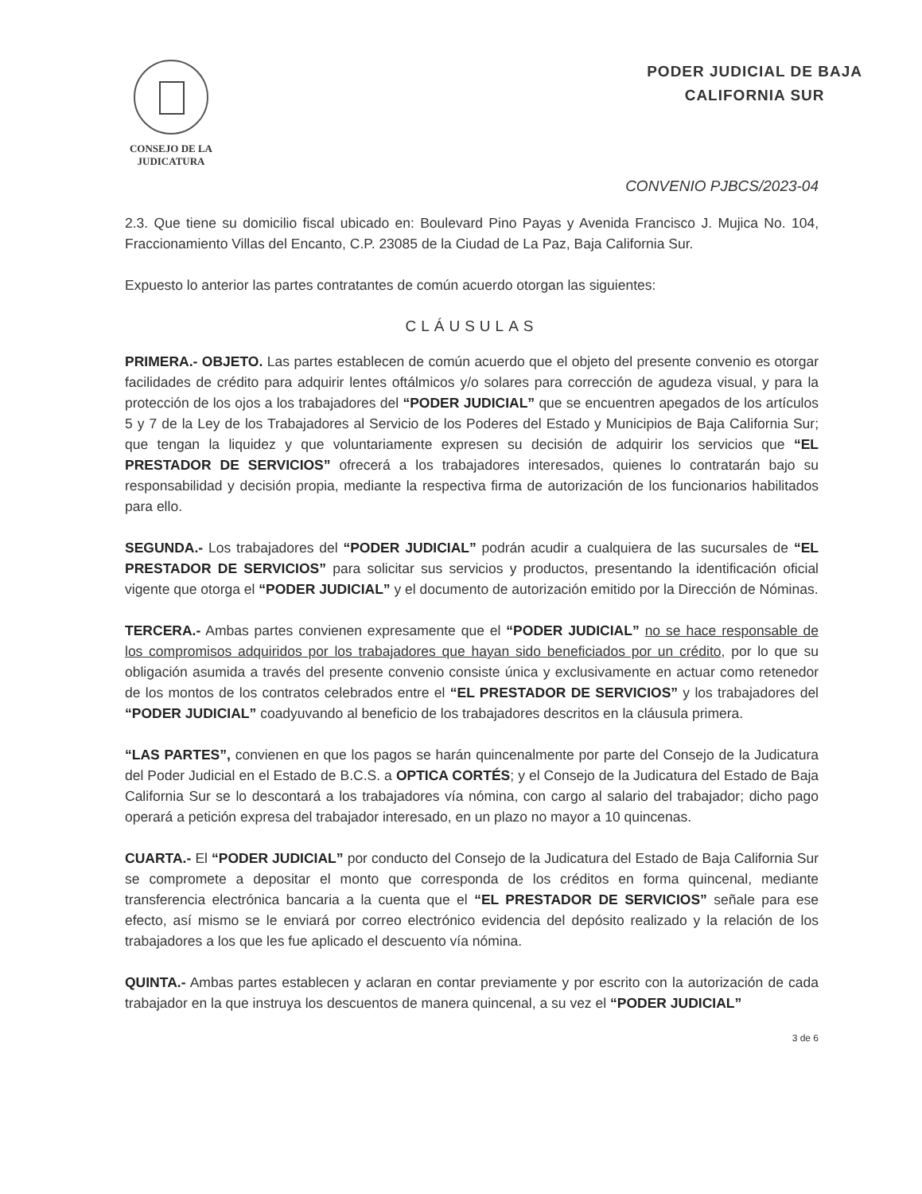CONSEJO DE LA
JUDICATURA
PODER JUDICIAL DE BAJA
CALIFORNIA SUR
CONVENIO PJBCS/2023-04
2.3. Que tiene su domicilio fiscal ubicado en: Boulevard Pino Payas y Avenida Francisco J. Mujica No. 104, Fraccionamiento Villas del Encanto, C.P. 23085 de la Ciudad de La Paz, Baja California Sur.
Expuesto lo anterior las partes contratantes de común acuerdo otorgan las siguientes:
CLÁUSULAS
PRIMERA.- OBJETO. Las partes establecen de común acuerdo que el objeto del presente convenio es otorgar facilidades de crédito para adquirir lentes oftálmicos y/o solares para corrección de agudeza visual, y para la protección de los ojos a los trabajadores del “PODER JUDICIAL” que se encuentren apegados de los artículos 5 y 7 de la Ley de los Trabajadores al Servicio de los Poderes del Estado y Municipios de Baja California Sur; que tengan la liquidez y que voluntariamente expresen su decisión de adquirir los servicios que “EL PRESTADOR DE SERVICIOS” ofrecerá a los trabajadores interesados, quienes lo contratarán bajo su responsabilidad y decisión propia, mediante la respectiva firma de autorización de los funcionarios habilitados para ello.
SEGUNDA.- Los trabajadores del “PODER JUDICIAL” podrán acudir a cualquiera de las sucursales de “EL PRESTADOR DE SERVICIOS” para solicitar sus servicios y productos, presentando la identificación oficial vigente que otorga el “PODER JUDICIAL” y el documento de autorización emitido por la Dirección de Nóminas.
TERCERA.- Ambas partes convienen expresamente que el “PODER JUDICIAL” no se hace responsable de los compromisos adquiridos por los trabajadores que hayan sido beneficiados por un crédito, por lo que su obligación asumida a través del presente convenio consiste única y exclusivamente en actuar como retenedor de los montos de los contratos celebrados entre el “EL PRESTADOR DE SERVICIOS” y los trabajadores del “PODER JUDICIAL” coadyuvando al beneficio de los trabajadores descritos en la cláusula primera.
“LAS PARTES”, convienen en que los pagos se harán quincenalmente por parte del Consejo de la Judicatura del Poder Judicial en el Estado de B.C.S. a OPTICA CORTÉS; y el Consejo de la Judicatura del Estado de Baja California Sur se lo descontará a los trabajadores vía nómina, con cargo al salario del trabajador; dicho pago operará a petición expresa del trabajador interesado, en un plazo no mayor a 10 quincenas.
CUARTA.- El “PODER JUDICIAL” por conducto del Consejo de la Judicatura del Estado de Baja California Sur se compromete a depositar el monto que corresponda de los créditos en forma quincenal, mediante transferencia electrónica bancaria a la cuenta que el “EL PRESTADOR DE SERVICIOS” señale para ese efecto, así mismo se le enviará por correo electrónico evidencia del depósito realizado y la relación de los trabajadores a los que les fue aplicado el descuento vía nómina.
QUINTA.- Ambas partes establecen y aclaran en contar previamente y por escrito con la autorización de cada trabajador en la que instruya los descuentos de manera quincenal, a su vez el “PODER JUDICIAL”
3 de 6